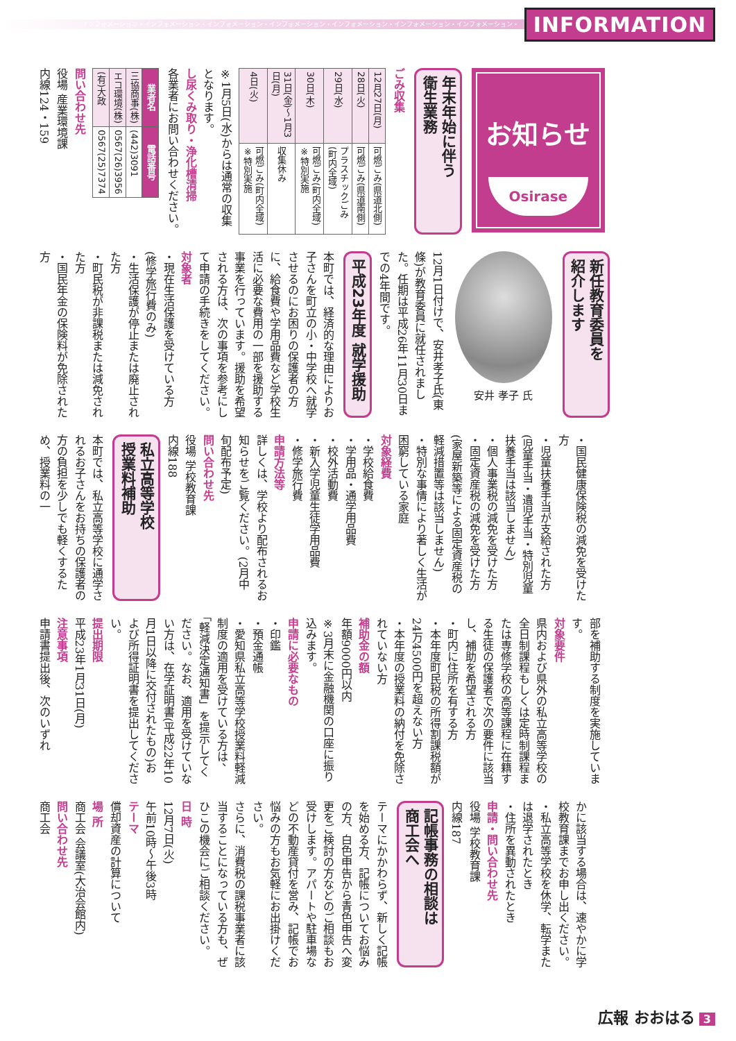インフォメーション・インフォメーション・インフォメーション・インフォメーション・インフォメーション・インフォメーション・インフォメーション・
INFORMATION
お知らせ
Osirase
年末年始に伴う
衛生業務
ごみ収集
| 12月27日(月) | 可燃ごみ(県道北側) |
| 28日(火) | 可燃ごみ(県道南側) |
| 29日(水) | プラスチックごみ(町内全域) |
| 30日(木) | 可燃ごみ(町内全域) ※特別実施 |
| 31日(金)～1月3日(月) | 収集休み |
| 4日(火) | 可燃ごみ(町内全域) ※特別実施 |
※1月5日(水)からは通常の収集となります。
し尿くみ取り・浄化槽清掃
各業者にお問い合わせください。
| 業者名 | 電話番号 |
| --- | --- |
| 三協商事(株) | (442)3091 |
| エコ環境(株) | 0567(26)3956 |
| (有)大政 | 0567(25)7374 |
問い合わせ先
役場 産業環境課
内線124・159
新任教育委員を
紹介します
安井 孝子 氏
12月1日付けで、安井孝子氏(東條)が教育委員に就任されました。任期は平成26年11月30日までの4年間です。
平成23年度 就学援助
本町では、経済的な理由によりお子さんを町立の小・中学校へ就学させるのにお困りの保護者の方に、給食費や学用品費など学校生活に必要な費用の一部を援助する事業を行っています。援助を希望される方は、次の事項を参考にして申請の手続きをしてください。
対象者
・現在生活保護を受けている方(修学旅行費のみ)
・生活保護が停止または廃止された方
・町民税が非課税または減免された方
・国民年金の保険料が免除された方
・国民健康保険税の減免を受けた方
・児童扶養手当が支給された方(児童手当・遺児手当・特別児童扶養手当は該当しません)
・個人事業税の減免を受けた方
・固定資産税の減免を受けた方(家屋新築等による固定資産税の軽減措置等は該当しません)
・特別な事情により著しく生活が困窮している家庭
対象経費
・学校給食費
・学用品・通学用品費
・校外活動費
・新入学児童生徒学用品費
・修学旅行費
申請方法等
詳しくは、学校より配布されるお知らせをご覧ください。(2月中旬配布予定)
問い合わせ先
役場 学校教育課
内線188
私立高等学校
授業料補助
本町では、私立高等学校に通学されるお子さんをお持ちの保護者の方の負担を少しでも軽くするため、授業料の一
部を補助する制度を実施しています。
対象要件
県内および県外の私立高等学校の全日制課程もしくは定時制課程または専修学校の高等課程に在籍する生徒の保護者で次の要件に該当し、補助を希望される方
・町内に住所を有する方
・本年度町民税の所得割課税額が24万4500円を超えない方
・本年度の授業料の納付を免除されていない方
補助金の額
年額9000円以内
※3月末に金融機関の口座に振り込みます。
申請に必要なもの
・印鑑
・預金通帳
・愛知県私立高等学校授業料軽減制度の適用を受けている方は、「軽減決定通知書」を提示してください。なお、適用を受けていない方は、在学証明書(平成22年10月1日以降に交付されたもの)および所得証明書を提出してください。
提出期限
平成23年1月31日(月)
注意事項
申請書提出後、次のいずれ
かに該当する場合は、速やかに学校教育課までお申し出ください。
・私立高等学校を休学、転学または退学されたとき
・住所を異動されたとき
申請・問い合わせ先
役場 学校教育課
内線187
記帳事務の相談は
商工会へ
テーマにかかわらず、新しく記帳を始める方、記帳についてお悩みの方、白色申告から青色申告へ変更をご検討の方などのご相談もお受けします。アパートや駐車場などの不動産貸付を営み、記帳でお悩みの方もお気軽にお出掛けください。
さらに、消費税の課税事業者に該当することになっている方も、ぜひこの機会にご相談ください。
日 時
12月7日(火)
午前10時～午後3時
テーマ
償却資産の計算について
場 所
商工会 会議室(大治会館内)
問い合わせ先
商工会
広報 おおはる 3